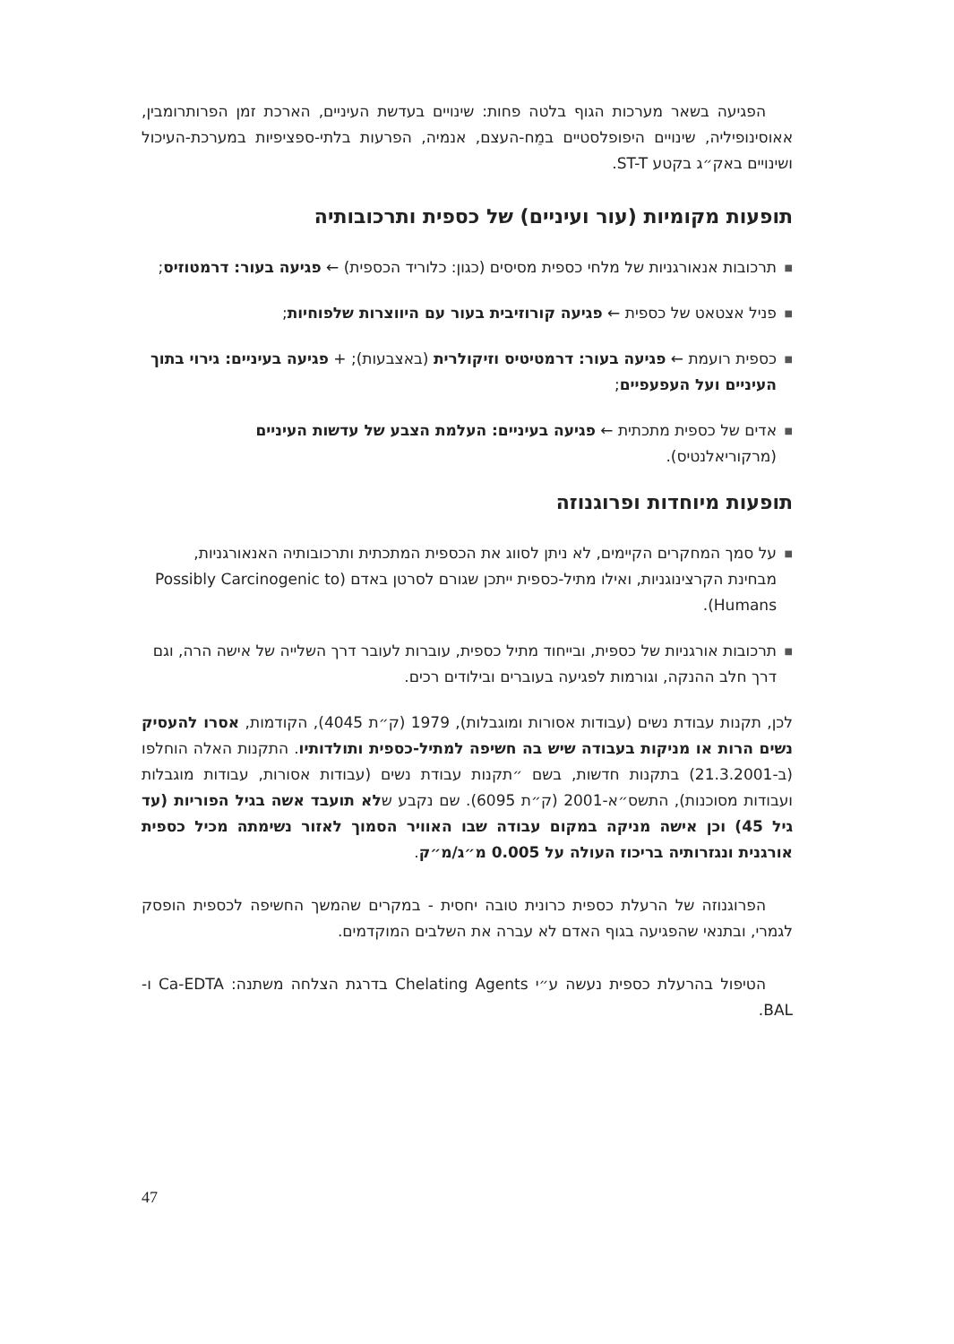הפגיעה בשאר מערכות הגוף בלטה פחות: שינויים בעדשת העיניים, הארכת זמן הפרותרומבין, אאוסינופיליה, שינויים היפופלסטיים במֵח-העצם, אנמיה, הפרעות בלתי-ספציפיות במערכת-העיכול ושינויים באק״ג בקטע ST-T.
תופעות מקומיות (עור ועיניים) של כספית ותרכובותיה
■ תרכובות אנאורגניות של מלחי כספית מסיסים (כגון: כלוריד הכספית) ← פגיעה בעור: דרמטוזיס;
■ פניל אצטאט של כספית ← פגיעה קורוזיבית בעור עם היווצרות שלפוחיות;
■ כספית רועמת ← פגיעה בעור: דרמטיטיס וזיקולרית (באצבעות); + פגיעה בעיניים: גירוי בתוך העיניים ועל העפעפיים;
■ אדים של כספית מתכתית ← פגיעה בעיניים: העלמת הצבע של עדשות העיניים (מרקוריאלנטיס).
תופעות מיוחדות ופרוגנוזה
■ על סמך המחקרים הקיימים, לא ניתן לסווג את הכספית המתכתית ותרכובותיה האנאורגניות, מבחינת הקרצינוגניות, ואילו מתיל-כספית ייתכן שגורם לסרטן באדם (Possibly Carcinogenic to Humans).
■ תרכובות אורגניות של כספית, ובייחוד מתיל כספית, עוברות לעובר דרך השלייה של אישה הרה, וגם דרך חלב ההנקה, וגורמות לפגיעה בעוברים ובילודים רכים.
לכן, תקנות עבודת נשים (עבודות אסורות ומוגבלות), 1979 (ק״ת 4045), הקודמות, אסרו להעסיק נשים הרות או מניקות בעבודה שיש בה חשיפה למתיל-כספית ותולדותיו. התקנות האלה הוחלפו (ב-21.3.2001) בתקנות חדשות, בשם ״תקנות עבודת נשים (עבודות אסורות, עבודות מוגבלות ועבודות מסוכנות), התשס״א-2001 (ק״ת 6095). שם נקבע שלא תועבד אשה בגיל הפוריות (עד גיל 45) וכן אישה מניקה במקום עבודה שבו האוויר הסמוך לאזור נשימתה מכיל כספית אורגנית ונגזרותיה בריכוז העולה על 0.005 מ״ג/מ״ק.
הפרוגנוזה של הרעלת כספית כרונית טובה יחסית - במקרים שהמשך החשיפה לכספית הופסק לגמרי, ובתנאי שהפגיעה בגוף האדם לא עברה את השלבים המוקדמים.
הטיפול בהרעלת כספית נעשה ע״י Chelating Agents בדרגת הצלחה משתנה: Ca-EDTA ו-BAL.
47